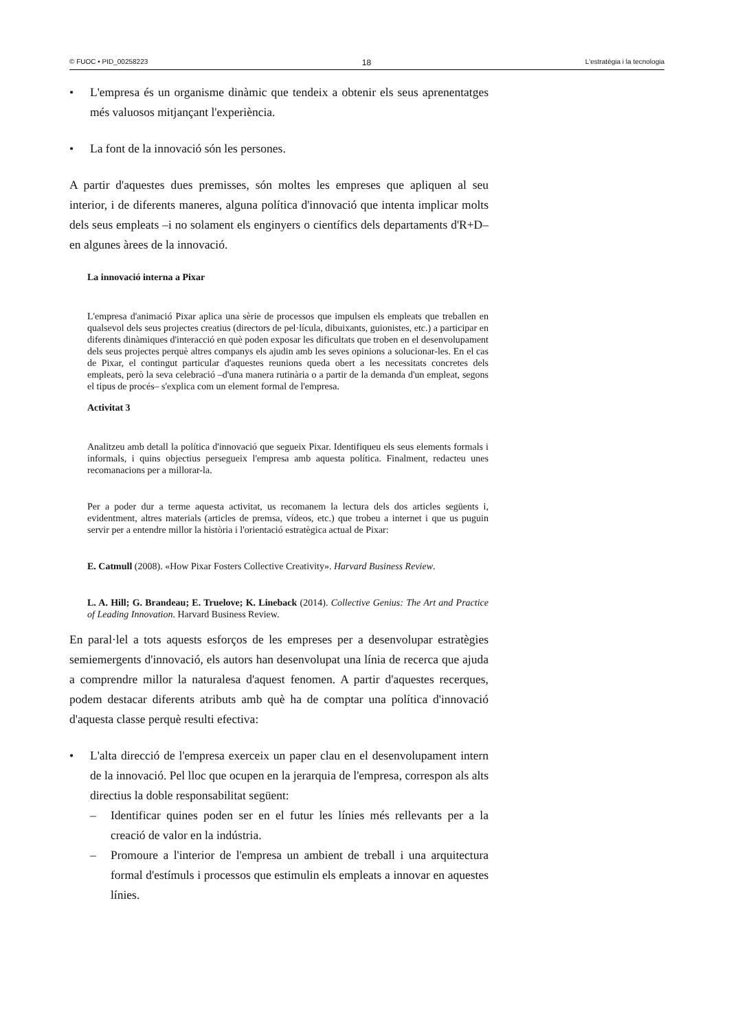© FUOC • PID_00258223 18 L'estratègia i la tecnologia
• L'empresa és un organisme dinàmic que tendeix a obtenir els seus aprenentatges més valuosos mitjançant l'experiència.
• La font de la innovació són les persones.
A partir d'aquestes dues premisses, són moltes les empreses que apliquen al seu interior, i de diferents maneres, alguna política d'innovació que intenta implicar molts dels seus empleats –i no solament els enginyers o científics dels departaments d'R+D– en algunes àrees de la innovació.
La innovació interna a Pixar
L'empresa d'animació Pixar aplica una sèrie de processos que impulsen els empleats que treballen en qualsevol dels seus projectes creatius (directors de pel·lícula, dibuixants, guionistes, etc.) a participar en diferents dinàmiques d'interacció en què poden exposar les dificultats que troben en el desenvolupament dels seus projectes perquè altres companys els ajudin amb les seves opinions a solucionar-les. En el cas de Pixar, el contingut particular d'aquestes reunions queda obert a les necessitats concretes dels empleats, però la seva celebració –d'una manera rutinària o a partir de la demanda d'un empleat, segons el tipus de procés– s'explica com un element formal de l'empresa.
Activitat 3
Analitzeu amb detall la política d'innovació que segueix Pixar. Identifiqueu els seus elements formals i informals, i quins objectius persegueix l'empresa amb aquesta política. Finalment, redacteu unes recomanacions per a millorar-la.
Per a poder dur a terme aquesta activitat, us recomanem la lectura dels dos articles següents i, evidentment, altres materials (articles de premsa, vídeos, etc.) que trobeu a internet i que us puguin servir per a entendre millor la història i l'orientació estratègica actual de Pixar:
E. Catmull (2008). «How Pixar Fosters Collective Creativity». Harvard Business Review.
L. A. Hill; G. Brandeau; E. Truelove; K. Lineback (2014). Collective Genius: The Art and Practice of Leading Innovation. Harvard Business Review.
En paral·lel a tots aquests esforços de les empreses per a desenvolupar estratègies semiemergents d'innovació, els autors han desenvolupat una línia de recerca que ajuda a comprendre millor la naturalesa d'aquest fenomen. A partir d'aquestes recerques, podem destacar diferents atributs amb què ha de comptar una política d'innovació d'aquesta classe perquè resulti efectiva:
• L'alta direcció de l'empresa exerceix un paper clau en el desenvolupament intern de la innovació. Pel lloc que ocupen en la jerarquia de l'empresa, correspon als alts directius la doble responsabilitat següent:
– Identificar quines poden ser en el futur les línies més rellevants per a la creació de valor en la indústria.
– Promoure a l'interior de l'empresa un ambient de treball i una arquitectura formal d'estímuls i processos que estimulin els empleats a innovar en aquestes línies.